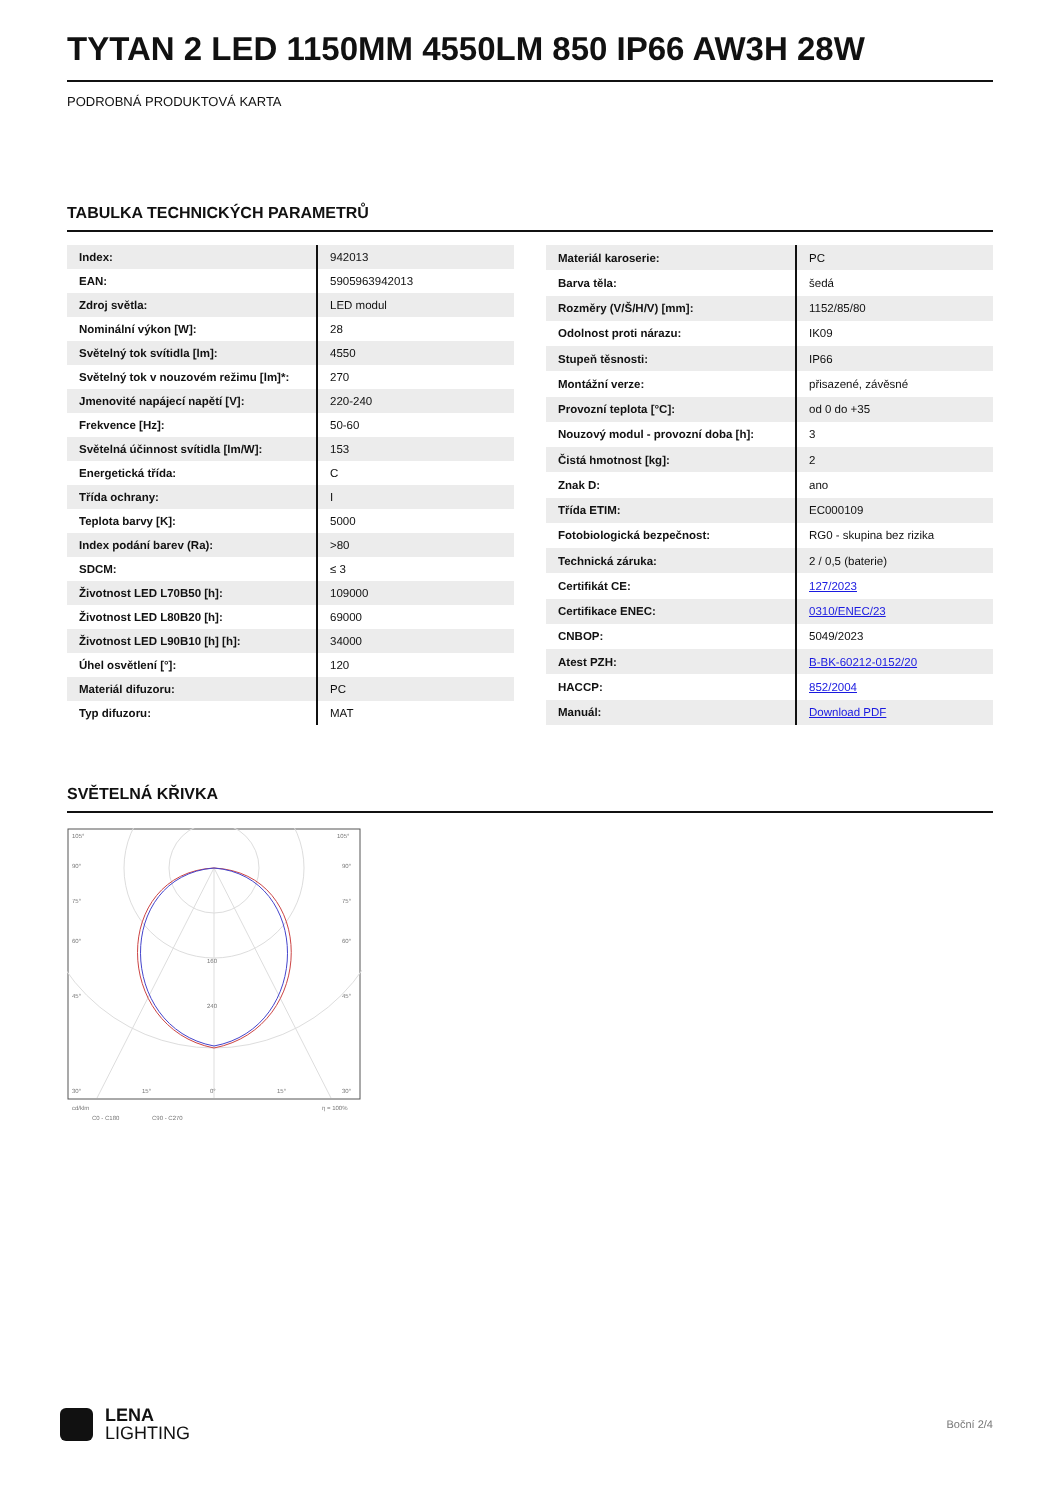TYTAN 2 LED 1150MM 4550LM 850 IP66 AW3H 28W
PODROBNÁ PRODUKTOVÁ KARTA
TABULKA TECHNICKÝCH PARAMETRŮ
| Index: | 942013 |
| EAN: | 5905963942013 |
| Zdroj světla: | LED modul |
| Nominální výkon [W]: | 28 |
| Světelný tok svítidla [lm]: | 4550 |
| Světelný tok v nouzovém režimu [lm]*: | 270 |
| Jmenovité napájecí napětí [V]: | 220-240 |
| Frekvence [Hz]: | 50-60 |
| Světelná účinnost svítidla [lm/W]: | 153 |
| Energetická třída: | C |
| Třída ochrany: | I |
| Teplota barvy [K]: | 5000 |
| Index podání barev (Ra): | >80 |
| SDCM: | ≤ 3 |
| Životnost LED L70B50 [h]: | 109000 |
| Životnost LED L80B20 [h]: | 69000 |
| Životnost LED L90B10 [h] [h]: | 34000 |
| Úhel osvětlení [°]: | 120 |
| Materiál difuzoru: | PC |
| Typ difuzoru: | MAT |
| Materiál karoserie: | PC |
| Barva těla: | šedá |
| Rozměry (V/Š/H/V) [mm]: | 1152/85/80 |
| Odolnost proti nárazu: | IK09 |
| Stupeň těsnosti: | IP66 |
| Montážní verze: | přisazené, závěsné |
| Provozní teplota [°C]: | od 0 do +35 |
| Nouzový modul - provozní doba [h]: | 3 |
| Čistá hmotnost [kg]: | 2 |
| Znak D: | ano |
| Třída ETIM: | EC000109 |
| Fotobiologická bezpečnost: | RG0 - skupina bez rizika |
| Technická záruka: | 2 / 0,5 (baterie) |
| Certifikát CE: | 127/2023 |
| Certifikace ENEC: | 0310/ENEC/23 |
| CNBOP: | 5049/2023 |
| Atest PZH: | B-BK-60212-0152/20 |
| HACCP: | 852/2004 |
| Manuál: | Download PDF |
SVĚTELNÁ KŘIVKA
105°
105°
90°
90°
75°
75°
60°
60°
160
240
45°
45°
30°
15°
0°
15°
30°
cd/klm
η = 100%
C0 - C180
C90 - C270
LENA
LIGHTING
Boční 2/4